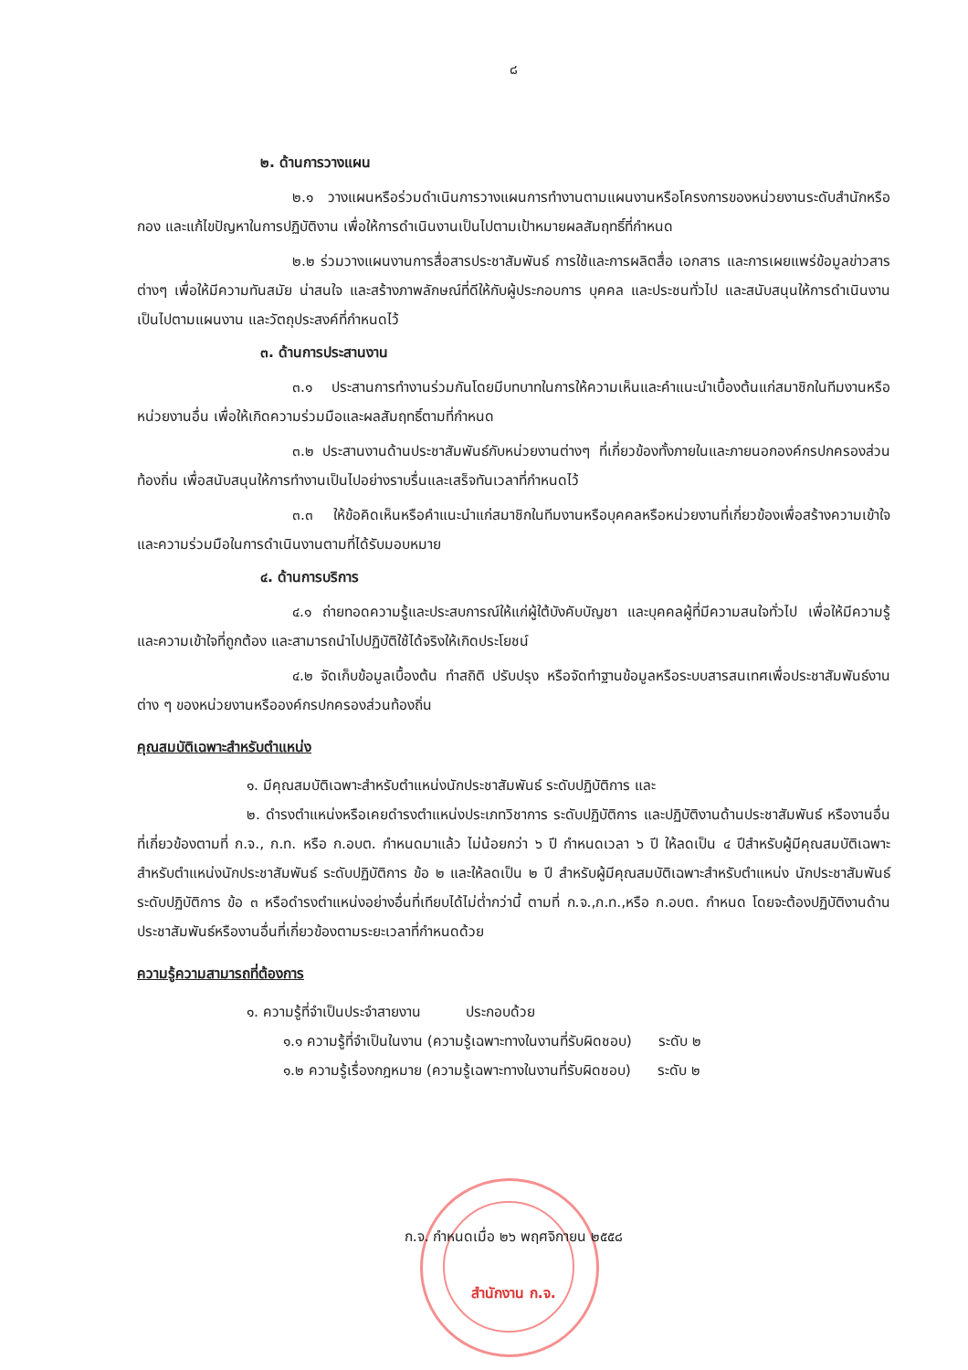๘
๒. ด้านการวางแผน
๒.๑ วางแผนหรือร่วมดำเนินการวางแผนการทำงานตามแผนงานหรือโครงการของหน่วยงานระดับสำนักหรือกอง และแก้ไขปัญหาในการปฏิบัติงาน เพื่อให้การดำเนินงานเป็นไปตามเป้าหมายผลสัมฤทธิ์ที่กำหนด
๒.๒ ร่วมวางแผนงานการสื่อสารประชาสัมพันธ์ การใช้และการผลิตสื่อ เอกสาร และการเผยแพร่ข้อมูลข่าวสารต่างๆ เพื่อให้มีความทันสมัย น่าสนใจ และสร้างภาพลักษณ์ที่ดีให้กับผู้ประกอบการ บุคคล และประชนทั่วไป และสนับสนุนให้การดำเนินงานเป็นไปตามแผนงาน และวัตถุประสงค์ที่กำหนดไว้
๓. ด้านการประสานงาน
๓.๑ ประสานการทำงานร่วมกันโดยมีบทบาทในการให้ความเห็นและคำแนะนำเบื้องต้นแก่สมาชิกในทีมงานหรือหน่วยงานอื่น เพื่อให้เกิดความร่วมมือและผลสัมฤทธิ์ตามที่กำหนด
๓.๒ ประสานงานด้านประชาสัมพันธ์กับหน่วยงานต่างๆ ที่เกี่ยวข้องทั้งภายในและภายนอกองค์กรปกครองส่วนท้องถิ่น เพื่อสนับสนุนให้การทำงานเป็นไปอย่างราบรื่นและเสร็จทันเวลาที่กำหนดไว้
๓.๓ ให้ข้อคิดเห็นหรือคำแนะนำแก่สมาชิกในทีมงานหรือบุคคลหรือหน่วยงานที่เกี่ยวข้องเพื่อสร้างความเข้าใจและความร่วมมือในการดำเนินงานตามที่ได้รับมอบหมาย
๔. ด้านการบริการ
๔.๑ ถ่ายทอดความรู้และประสบการณ์ให้แก่ผู้ใต้บังคับบัญชา และบุคคลผู้ที่มีความสนใจทั่วไป เพื่อให้มีความรู้ และความเข้าใจที่ถูกต้อง และสามารถนำไปปฏิบัติใช้ได้จริงให้เกิดประโยชน์
๔.๒ จัดเก็บข้อมูลเบื้องต้น ทำสถิติ ปรับปรุง หรือจัดทำฐานข้อมูลหรือระบบสารสนเทศเพื่อประชาสัมพันธ์งานต่าง ๆ ของหน่วยงานหรือองค์กรปกครองส่วนท้องถิ่น
คุณสมบัติเฉพาะสำหรับตำแหน่ง
๑. มีคุณสมบัติเฉพาะสำหรับตำแหน่งนักประชาสัมพันธ์ ระดับปฏิบัติการ และ
๒. ดำรงตำแหน่งหรือเคยดำรงตำแหน่งประเภทวิชาการ ระดับปฏิบัติการ และปฏิบัติงานด้านประชาสัมพันธ์ หรืองานอื่นที่เกี่ยวข้องตามที่ ก.จ., ก.ท. หรือ ก.อบต. กำหนดมาแล้ว ไม่น้อยกว่า ๖ ปี กำหนดเวลา ๖ ปี ให้ลดเป็น ๔ ปีสำหรับผู้มีคุณสมบัติเฉพาะสำหรับตำแหน่งนักประชาสัมพันธ์ ระดับปฏิบัติการ ข้อ ๒ และให้ลดเป็น ๒ ปี สำหรับผู้มีคุณสมบัติเฉพาะสำหรับตำแหน่ง นักประชาสัมพันธ์ ระดับปฏิบัติการ ข้อ ๓ หรือดำรงตำแหน่งอย่างอื่นที่เทียบได้ไม่ต่ำกว่านี้ ตามที่ ก.จ.,ก.ท.,หรือ ก.อบต. กำหนด โดยจะต้องปฏิบัติงานด้านประชาสัมพันธ์หรืองานอื่นที่เกี่ยวข้องตามระยะเวลาที่กำหนดด้วย
ความรู้ความสามารถที่ต้องการ
๑. ความรู้ที่จำเป็นประจำสายงาน ประกอบด้วย
๑.๑ ความรู้ที่จำเป็นในงาน (ความรู้เฉพาะทางในงานที่รับผิดชอบ) ระดับ ๒
๑.๒ ความรู้เรื่องกฎหมาย (ความรู้เฉพาะทางในงานที่รับผิดชอบ) ระดับ ๒
ก.จ. กำหนดเมื่อ ๒๖ พฤศจิกายน ๒๕๕๘
สำนักงาน ก.จ.